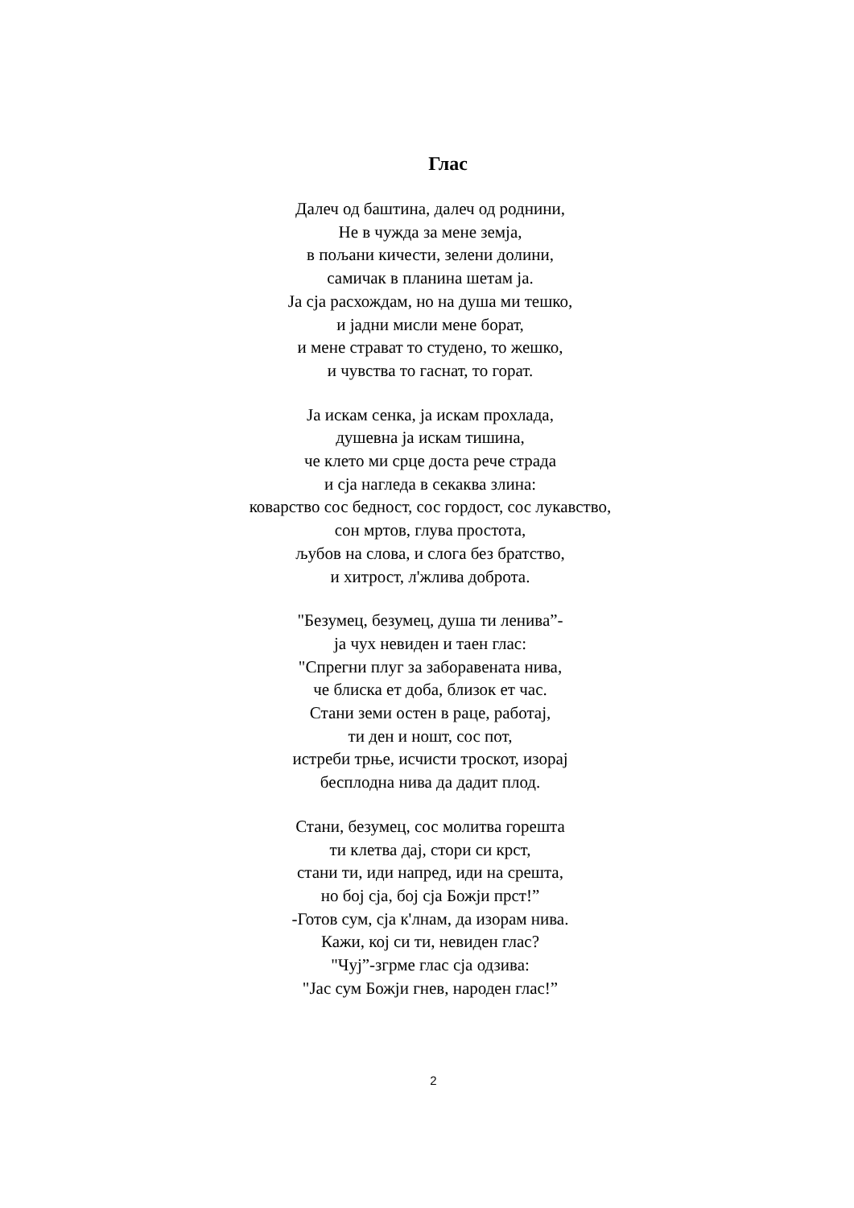Глас
Далеч од баштина, далеч од роднини,
Не в чужда за мене земја,
в пољани кичести, зелени долини,
самичак в планина шетам ја.
Ја сја расхождам, но на душа ми тешко,
и јадни мисли мене борат,
и мене страват то студено, то жешко,
и чувства то гаснат, то горат.
Ја искам сенка, ја искам прохлада,
душевна ја искам тишина,
че клето ми срце доста рече страда
и сја нагледа в секаква злина:
коварство сос бедност, сос гордост, сос лукавство,
сон мртов, глува простота,
љубов на слова, и слога без братство,
и хитрост, л'жлива доброта.
"Безумец, безумец, душа ти ленива”-
ја чух невиден и таен глас:
"Спрегни плуг за заборавената нива,
че блиска ет доба, близок ет час.
Стани земи остен в раце, работај,
ти ден и ношт, сос пот,
истреби трње, исчисти троскот, изорај
бесплодна нива да дадит плод.
Стани, безумец, сос молитва горешта
ти клетва дај, стори си крст,
стани ти, иди напред, иди на срешта,
но бој сја, бој сја Божји прст!”
-Готов сум, сја к'лнам, да изорам нива.
Кажи, кој си ти, невиден глас?
"Чуј”-згрме глас сја одзива:
"Јас сум Божји гнев, народен глас!”
2